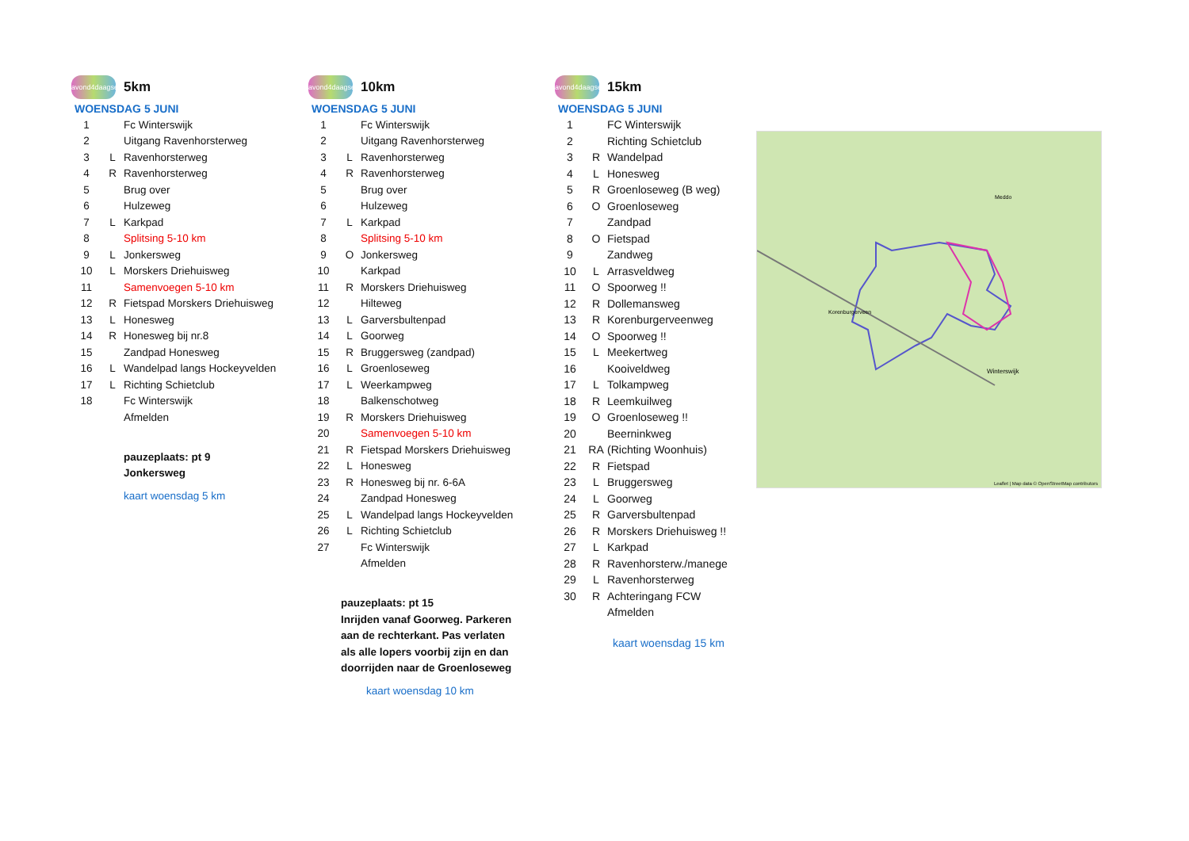avond4daagse
5km
WOENSDAG 5 JUNI
| 1 | | Fc Winterswijk |
| 2 | | Uitgang Ravenhorsterweg |
| 3 | L | Ravenhorsterweg |
| 4 | R | Ravenhorsterweg |
| 5 | | Brug over |
| 6 | | Hulzeweg |
| 7 | L | Karkpad |
| 8 | | Splitsing 5-10 km |
| 9 | L | Jonkersweg |
| 10 | L | Morskers Driehuisweg |
| 11 | | Samenvoegen 5-10 km |
| 12 | R | Fietspad Morskers Driehuisweg |
| 13 | L | Honesweg |
| 14 | R | Honesweg bij nr.8 |
| 15 | | Zandpad Honesweg |
| 16 | L | Wandelpad langs Hockeyvelden |
| 17 | L | Richting Schietclub |
| 18 | | Fc Winterswijk |
| | | Afmelden |
pauzeplaats: pt 9
Jonkersweg
kaart woensdag 5 km
avond4daagse
10km
WOENSDAG 5 JUNI
| 1 | | Fc Winterswijk |
| 2 | | Uitgang Ravenhorsterweg |
| 3 | L | Ravenhorsterweg |
| 4 | R | Ravenhorsterweg |
| 5 | | Brug over |
| 6 | | Hulzeweg |
| 7 | L | Karkpad |
| 8 | | Splitsing 5-10 km |
| 9 | O | Jonkersweg |
| 10 | | Karkpad |
| 11 | R | Morskers Driehuisweg |
| 12 | | Hilteweg |
| 13 | L | Garversbultenpad |
| 14 | L | Goorweg |
| 15 | R | Bruggersweg (zandpad) |
| 16 | L | Groenloseweg |
| 17 | L | Weerkampweg |
| 18 | | Balkenschotweg |
| 19 | R | Morskers Driehuisweg |
| 20 | | Samenvoegen 5-10 km |
| 21 | R | Fietspad Morskers Driehuisweg |
| 22 | L | Honesweg |
| 23 | R | Honesweg bij nr. 6-6A |
| 24 | | Zandpad Honesweg |
| 25 | L | Wandelpad langs Hockeyvelden |
| 26 | L | Richting Schietclub |
| 27 | | Fc Winterswijk |
| | | Afmelden |
pauzeplaats: pt 15
Inrijden vanaf Goorweg. Parkeren
aan de rechterkant. Pas verlaten
als alle lopers voorbij zijn en dan
doorrijden naar de Groenloseweg
kaart woensdag 10 km
avond4daagse
15km
WOENSDAG 5 JUNI
| 1 | | FC Winterswijk |
| 2 | | Richting Schietclub |
| 3 | R | Wandelpad |
| 4 | L | Honesweg |
| 5 | R | Groenloseweg (B weg) |
| 6 | O | Groenloseweg |
| 7 | | Zandpad |
| 8 | O | Fietspad |
| 9 | | Zandweg |
| 10 | L | Arrasveldweg |
| 11 | O | Spoorweg !! |
| 12 | R | Dollemansweg |
| 13 | R | Korenburgerveenweg |
| 14 | O | Spoorweg !! |
| 15 | L | Meekertweg |
| 16 | | Kooiveldweg |
| 17 | L | Tolkampweg |
| 18 | R | Leemkuilweg |
| 19 | O | Groenloseweg !! |
| 20 | | Beerninkweg |
| 21 | RA | (Richting Woonhuis) |
| 22 | R | Fietspad |
| 23 | L | Bruggersweg |
| 24 | L | Goorweg |
| 25 | R | Garversbultenpad |
| 26 | R | Morskers Driehuisweg !! |
| 27 | L | Karkpad |
| 28 | R | Ravenhorsterw./manege |
| 29 | L | Ravenhorsterweg |
| 30 | R | Achteringang FCW |
| | | Afmelden |
kaart woensdag 15 km
Winterswijk
Meddo
Korenburgerveen
Leaflet | Map data © OpenStreetMap contributors